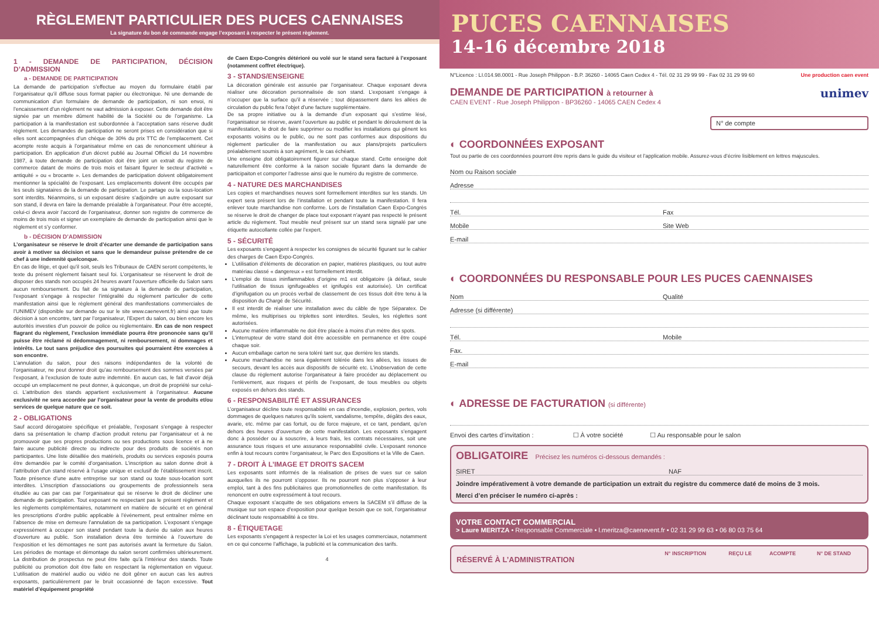RÈGLEMENT PARTICULIER DES PUCES CAENNAISES
La signature du bon de commande engage l’exposant à respecter le présent règlement.
1 - DEMANDE DE PARTICIPATION, DÉCISION D’ADMISSION
a - DEMANDE DE PARTICIPATION
La demande de participation s’effectue au moyen du formulaire établi par l’organisateur qu’il diffuse sous format papier ou électronique. Ni une demande de communication d’un formulaire de demande de participation, ni son envoi, ni l’encaissement d’un règlement ne vaut admission à exposer. Cette demande doit être signée par un membre dûment habilité de la Société ou de l’organisme. La participation à la manifestation est subordonnée à l’acceptation sans réserve dudit règlement. Les demandes de participation ne seront prises en considération que si elles sont accompagnées d’un chèque de 30% du prix TTC de l’emplacement. Cet acompte reste acquis à l’organisateur même en cas de renoncement ultérieur à participation. En application d’un décret publié au Journal Officiel du 14 novembre 1987, à toute demande de participation doit être joint un extrait du registre de commerce datant de moins de trois mois et faisant figurer le secteur d’activité « antiquité » ou « brocante ». Les demandes de participation doivent obligatoirement mentionner la spécialité de l’exposant. Les emplacements doivent être occupés par les seuls signataires de la demande de participation. Le partage ou la sous-location sont interdits. Néanmoins, si un exposant désire s’adjoindre un autre exposant sur son stand, il devra en faire la demande préalable à l’organisateur. Pour être accepté, celui-ci devra avoir l’accord de l’organisateur, donner son registre de commerce de moins de trois mois et signer un exemplaire de demande de participation ainsi que le règlement et s’y conformer.
b - DÉCISION D’ADMISSION
L’organisateur se réserve le droit d’écarter une demande de participation sans avoir à motiver sa décision et sans que le demandeur puisse prétendre de ce chef à une indemnité quelconque.
En cas de litige, et quel qu’il soit, seuls les Tribunaux de CAEN seront compétents, le texte du présent règlement faisant seul foi. L’organisateur se réservent le droit de disposer des stands non occupés 24 heures avant l’ouverture officielle du Salon sans aucun remboursement. Du fait de sa signature à la demande de participation, l’exposant s’engage à respecter l’intégralité du règlement particulier de cette manifestation ainsi que le règlement général des manifestations commerciales de l’UNIMEV (disponible sur demande ou sur le site www.caenevent.fr) ainsi que toute décision à son encontre, tant par l’organisateur, l’Expert du salon, ou bien encore les autorités investies d’un pouvoir de police ou règlementaire. En cas de non respect flagrant du règlement, l’exclusion immédiate pourra être prononcée sans qu’il puisse être réclamé ni dédommagement, ni remboursement, ni dommages et intérêts. Le tout sans préjudice des poursuites qui pourraient être exercées à son encontre.
L’annulation du salon, pour des raisons indépendantes de la volonté de l’organisateur, ne peut donner droit qu’au remboursement des sommes versées par l’exposant, à l’exclusion de toute autre indemnité. En aucun cas, le fait d’avoir déjà occupé un emplacement ne peut donner, à quiconque, un droit de propriété sur celui-ci. L’attribution des stands appartient exclusivement à l’organisateur. Aucune exclusivité ne sera accordée par l’organisateur pour la vente de produits et/ou services de quelque nature que ce soit.
2 - OBLIGATIONS
Sauf accord dérogatoire spécifique et préalable, l’exposant s’engage à respecter dans sa présentation le champ d’action produit retenu par l’organisateur et à ne promouvoir que ses propres productions ou ses productions sous licence et à ne faire aucune publicité directe ou indirecte pour des produits de sociétés non participantes. Une liste détaillée des matériels, produits ou services exposés pourra être demandée par le comité d’organisation. L’inscription au salon donne droit à l’attribution d’un stand réservé à l’usage unique et exclusif de l’établissement inscrit. Toute présence d’une autre entreprise sur son stand ou toute sous-location sont interdites. L’inscription d’associations ou groupements de professionnels sera étudiée au cas par cas par l’organisateur qui se réserve le droit de décliner une demande de participation. Tout exposant ne respectant pas le présent règlement et les règlements complémentaires, notamment en matière de sécurité et en général les prescriptions d’ordre public applicable à l’évènement, peut entraîner même en l’absence de mise en demeure l’annulation de sa participation. L’exposant s’engage expressément à occuper son stand pendant toute la durée du salon aux heures d’ouverture au public. Son installation devra être terminée à l’ouverture de l’exposition et les démontages ne sont pas autorisés avant la fermeture du Salon. Les périodes de montage et démontage du salon seront confirmées ultérieurement. La distribution de prospectus ne peut être faite qu’à l’intérieur des stands. Toute publicité ou promotion doit être faite en respectant la réglementation en vigueur. L’utilisation de matériel audio ou vidéo ne doit gêner en aucun cas les autres exposants, particulièrement par le bruit occasionné de façon excessive. Tout matériel d’équipement propriété
de Caen Expo-Congrès détérioré ou volé sur le stand sera facturé à l’exposant (notamment coffret électrique).
3 - STANDS/ENSEIGNE
La décoration générale est assurée par l’organisateur. Chaque exposant devra réaliser une décoration personnalisée de son stand. L’exposant s’engage à n’occuper que la surface qu’il a réservée ; tout dépassement dans les allées de circulation du public fera l’objet d’une facture supplémentaire.
De sa propre initiative ou à la demande d’un exposant qui s’estime lésé, l’organisateur se réserve, avant l’ouverture au public et pendant le déroulement de la manifestation, le droit de faire supprimer ou modifier les installations qui gênent les exposants voisins ou le public, ou ne sont pas conformes aux dispositions du règlement particulier de la manifestation ou aux plans/projets particuliers préalablement soumis à son agrément, le cas échéant.
Une enseigne doit obligatoirement figurer sur chaque stand. Cette enseigne doit naturellement être conforme à la raison sociale figurant dans la demande de participaiton et comporter l’adresse ainsi que le numéro du registre de commerce.
4 - NATURE DES MARCHANDISES
Les copies et marchandises neuves sont formellement interdites sur les stands. Un expert sera présent lors de l’installation et pendant toute la manifestation. Il fera enlever toute marchandise non conforme. Lors de l’installation Caen Expo-Congrès se réserve le droit de changer de place tout exposant n’ayant pas respecté le présent article du règlement. Tout meuble neuf présent sur un stand sera signalé par une étiquette autocollante collée par l’expert.
5 - SÉCURITÉ
Les exposants s’engagent à respecter les consignes de sécurité figurant sur le cahier des charges de Caen Expo-Congrès.
L’utilisation d’éléments de décoration en papier, matières plastiques, ou tout autre matériau classé « dangereux » est formellement interdit.
L’emploi de tissus ininflammables d’origine m1 est obligatoire (à défaut, seule l’utilisation de tissus ignifugeables et ignifugés est autorisée). Un certificat d’ignifugation ou un procès verbal de classement de ces tissus doit être tenu à la disposition du Chargé de Sécurité.
Il est interdit de réaliser une installation avec du câble de type Séparatex. De même, les multiprises ou triplettes sont interdites. Seules, les réglettes sont autorisées.
Aucune matière inflammable ne doit être placée à moins d’un mètre des spots.
L’interrupteur de votre stand doit être accessible en permanence et être coupé chaque soir.
Aucun emballage carton ne sera toléré tant sur, que derrière les stands.
Aucune marchandise ne sera également tolérée dans les allées, les issues de secours, devant les accès aux dispositifs de sécurité etc. L’inobservation de cette clause du règlement autorise l’organisateur à faire procéder au déplacement ou l’enlèvement, aux risques et périls de l’exposant, de tous meubles ou objets exposés en dehors des stands.
6 - RESPONSABILITÉ ET ASSURANCES
L’organisateur décline toute responsabilité en cas d’incendie, explosion, pertes, vols dommages de quelques natures qu’ils soient, vandalisme, tempête, dégâts des eaux, avarie, etc. même par cas fortuit, ou de force majeure, et ce tant, pendant, qu’en dehors des heures d’ouverture de cette manifestation. Les exposants s’engagent donc à posséder ou à souscrire, à leurs frais, les contrats nécessaires, soit une assurance tous risques et une assurance responsabilité civile. L’exposant renonce enfin à tout recours contre l’organisateur, le Parc des Expositions et la Ville de Caen.
7 - DROIT À L’IMAGE ET DROITS SACEM
Les exposants sont informés de la réalisation de prises de vues sur ce salon auxquelles ils ne pourront s’opposer. Ils ne pourront non plus s’opposer à leur emploi, tant à des fins publicitaires que promotionnelles de cette manifestation. Ils renoncent en outre expressément à tout recours.
Chaque exposant s’acquitte de ses obligations envers la SACEM s’il diffuse de la musique sur son espace d’exposition pour quelque besoin que ce soit, l’organisateur déclinant toute responsabilité à ce titre.
8 - ÉTIQUETAGE
Les exposants s’engagent à respecter la Loi et les usages commerciaux, notamment en ce qui concerne l’affichage, la publicité et la communication des tarifs.
4
PUCES CAENNAISES
14-16 décembre 2018
N°Licence : LI.014.98.0001 - Rue Joseph Philippon - B.P. 36260 - 14065 Caen Cedex 4 - Tél. 02 31 29 99 99 - Fax 02 31 29 99 60 Une production caen event
DEMANDE DE PARTICIPATION à retourner à unimev
CAEN EVENT - Rue Joseph Philippon - BP36260 - 14065 CAEN Cedex 4
N° de compte
◐ COORDONNÉES EXPOSANT
Tout ou partie de ces coordonnées pourront être repris dans le guide du visiteur et l’application mobile. Assurez-vous d’écrire lisiblement en lettres majuscules.
Nom ou Raison sociale
Adresse
Tél. Fax
Mobile Site Web
E-mail
◐ COORDONNÉES DU RESPONSABLE POUR LES PUCES CAENNAISES
Nom Qualité
Adresse (si différente)
Tél. Mobile
Fax.
E-mail
◐ ADRESSE DE FACTURATION (si différente)
Envoi des cartes d’invitation : ☐ À votre société ☐ Au responsable pour le salon
OBLIGATOIRE Précisez les numéros ci-dessous demandés :
SIRET NAF
Joindre impérativement à votre demande de participation un extrait du registre du commerce daté de moins de 3 mois.
Merci d’en préciser le numéro ci-après :
VOTRE CONTACT COMMERCIAL
> Laure MERITZA • Responsable Commerciale • l.meritza@caenevent.fr • 02 31 29 99 63 • 06 80 03 75 64
| RÉSERVÉ À L’ADMINISTRATION | N° INSCRIPTION | REÇU LE | ACOMPTE | N° DE STAND |